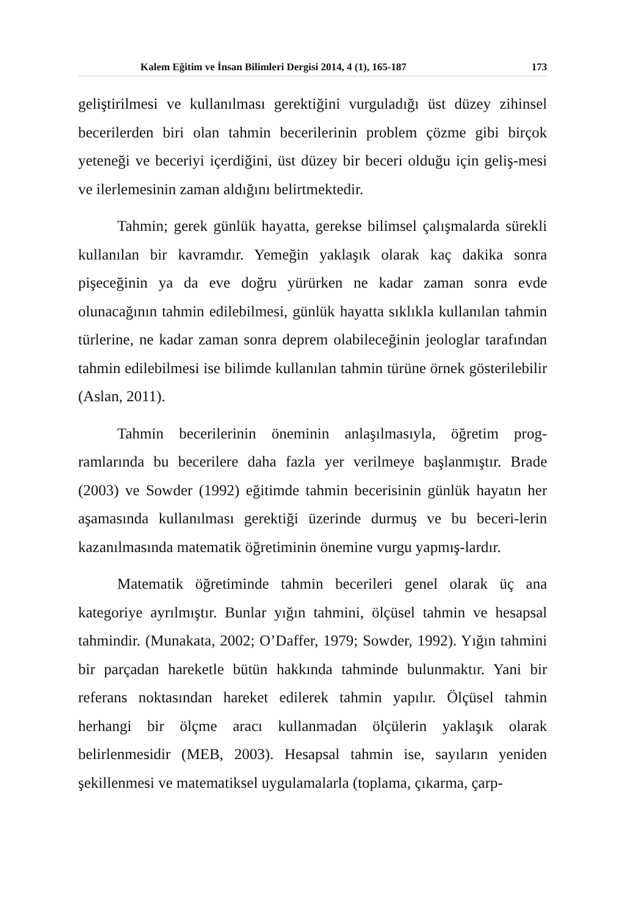Kalem Eğitim ve İnsan Bilimleri Dergisi 2014, 4 (1), 165-187 173
geliştirilmesi ve kullanılması gerektiğini vurguladığı üst düzey zihinsel becerilerden biri olan tahmin becerilerinin problem çözme gibi birçok yeteneği ve beceriyi içerdiğini, üst düzey bir beceri olduğu için geliş-mesi ve ilerlemesinin zaman aldığını belirtmektedir.
Tahmin; gerek günlük hayatta, gerekse bilimsel çalışmalarda sürekli kullanılan bir kavramdır. Yemeğin yaklaşık olarak kaç dakika sonra pişeceğinin ya da eve doğru yürürken ne kadar zaman sonra evde olunacağının tahmin edilebilmesi, günlük hayatta sıklıkla kullanılan tahmin türlerine, ne kadar zaman sonra deprem olabileceğinin jeologlar tarafından tahmin edilebilmesi ise bilimde kullanılan tahmin türüne örnek gösterilebilir (Aslan, 2011).
Tahmin becerilerinin öneminin anlaşılmasıyla, öğretim prog-ramlarında bu becerilere daha fazla yer verilmeye başlanmıştır. Brade (2003) ve Sowder (1992) eğitimde tahmin becerisinin günlük hayatın her aşamasında kullanılması gerektiği üzerinde durmuş ve bu beceri-lerin kazanılmasında matematik öğretiminin önemine vurgu yapmış-lardır.
Matematik öğretiminde tahmin becerileri genel olarak üç ana kategoriye ayrılmıştır. Bunlar yığın tahmini, ölçüsel tahmin ve hesapsal tahmindir. (Munakata, 2002; O’Daffer, 1979; Sowder, 1992). Yığın tahmini bir parçadan hareketle bütün hakkında tahminde bulunmaktır. Yani bir referans noktasından hareket edilerek tahmin yapılır. Ölçüsel tahmin herhangi bir ölçme aracı kullanmadan ölçülerin yaklaşık olarak belirlenmesidir (MEB, 2003). Hesapsal tahmin ise, sayıların yeniden şekillenmesi ve matematiksel uygulamalarla (toplama, çıkarma, çarp-